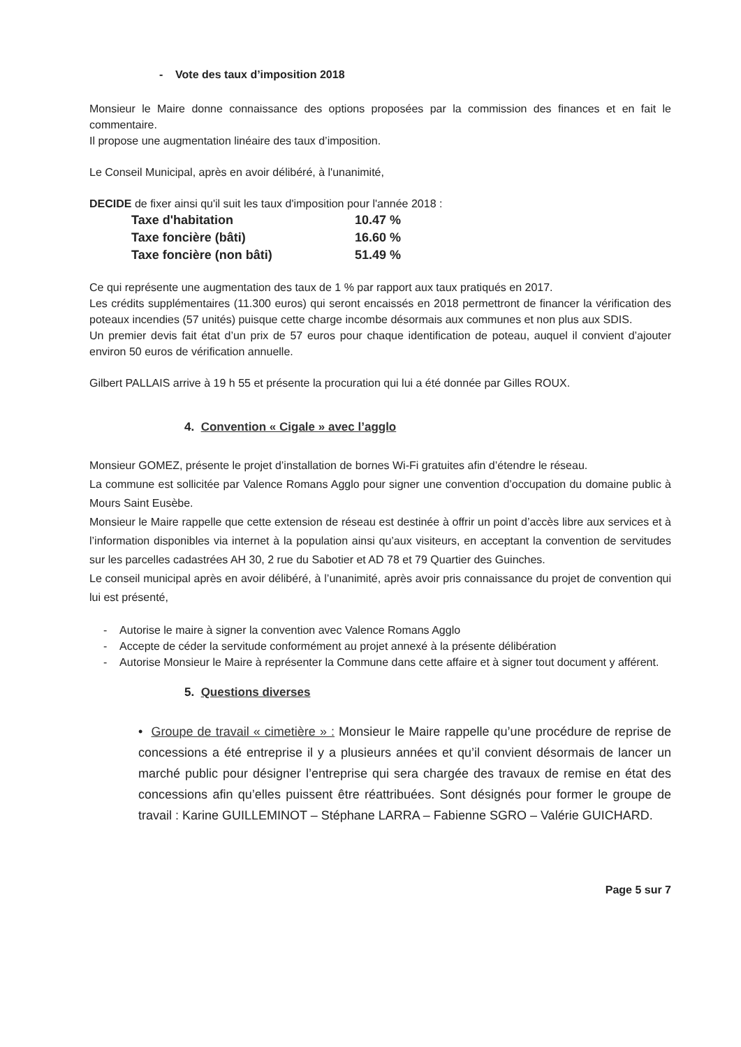- Vote des taux d’imposition 2018
Monsieur le Maire donne connaissance des options proposées par la commission des finances et en fait le commentaire.
Il propose une augmentation linéaire des taux d’imposition.
Le Conseil Municipal, après en avoir délibéré, à l'unanimité,
DECIDE de fixer ainsi qu'il suit les taux d'imposition pour l'année 2018 :
| Taxe d'habitation | 10.47 % |
| Taxe foncière (bâti) | 16.60 % |
| Taxe foncière (non bâti) | 51.49 % |
Ce qui représente une augmentation des taux de 1 % par rapport aux taux pratiqués en 2017.
Les crédits supplémentaires (11.300 euros) qui seront encaissés en 2018 permettront de financer la vérification des poteaux incendies (57 unités) puisque cette charge incombe désormais aux communes et non plus aux SDIS.
Un premier devis fait état d’un prix de 57 euros pour chaque identification de poteau, auquel il convient d’ajouter environ 50 euros de vérification annuelle.
Gilbert PALLAIS arrive à 19 h 55 et présente la procuration qui lui a été donnée par Gilles ROUX.
4. Convention « Cigale » avec l’agglo
Monsieur GOMEZ, présente le projet d’installation de bornes Wi-Fi gratuites afin d’étendre le réseau.
La commune est sollicitée par Valence Romans Agglo pour signer une convention d’occupation du domaine public à Mours Saint Eusèbe.
Monsieur le Maire rappelle que cette extension de réseau est destinée à offrir un point d’accès libre aux services et à l’information disponibles via internet à la population ainsi qu’aux visiteurs, en acceptant la convention de servitudes sur les parcelles cadastrées AH 30, 2 rue du Sabotier et AD 78 et 79 Quartier des Guinches.
Le conseil municipal après en avoir délibéré, à l’unanimité, après avoir pris connaissance du projet de convention qui lui est présenté,
- Autorise le maire à signer la convention avec Valence Romans Agglo
- Accepte de céder la servitude conformément au projet annexé à la présente délibération
- Autorise Monsieur le Maire à représenter la Commune dans cette affaire et à signer tout document y afférent.
5. Questions diverses
• Groupe de travail « cimetière » : Monsieur le Maire rappelle qu’une procédure de reprise de concessions a été entreprise il y a plusieurs années et qu’il convient désormais de lancer un marché public pour désigner l’entreprise qui sera chargée des travaux de remise en état des concessions afin qu’elles puissent être réattribuées. Sont désignés pour former le groupe de travail : Karine GUILLEMINOT – Stéphane LARRA – Fabienne SGRO – Valérie GUICHARD.
Page 5 sur 7